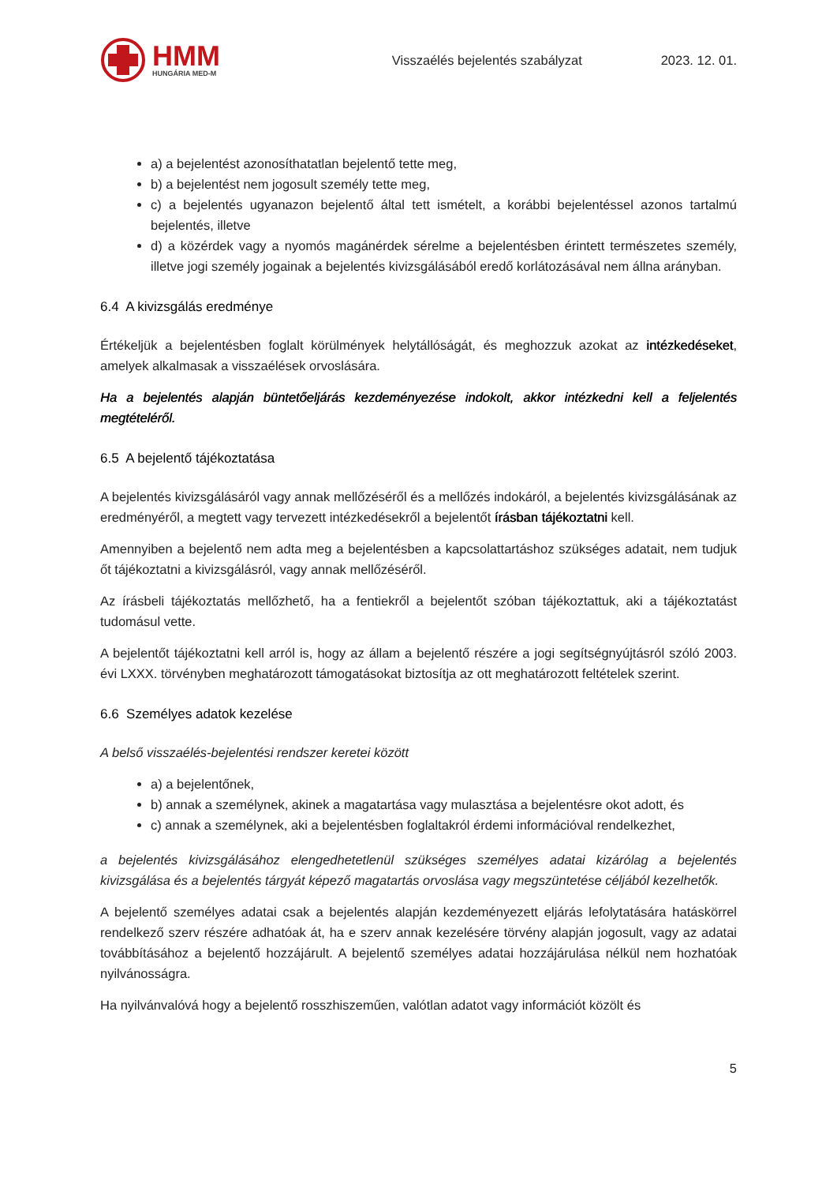HMM
HUNGÁRIA MED-M
Visszaélés bejelentés szabályzat
2023. 12. 01.
a) a bejelentést azonosíthatatlan bejelentő tette meg,
b) a bejelentést nem jogosult személy tette meg,
c) a bejelentés ugyanazon bejelentő által tett ismételt, a korábbi bejelentéssel azonos tartalmú bejelentés, illetve
d) a közérdek vagy a nyomós magánérdek sérelme a bejelentésben érintett természetes személy, illetve jogi személy jogainak a bejelentés kivizsgálásából eredő korlátozásával nem állna arányban.
6.4 A kivizsgálás eredménye
Értékeljük a bejelentésben foglalt körülmények helytállóságát, és meghozzuk azokat az intézkedéseket, amelyek alkalmasak a visszaélések orvoslására.
Ha a bejelentés alapján büntetőeljárás kezdeményezése indokolt, akkor intézkedni kell a feljelentés megtételéről.
6.5 A bejelentő tájékoztatása
A bejelentés kivizsgálásáról vagy annak mellőzéséről és a mellőzés indokáról, a bejelentés kivizsgálásának az eredményéről, a megtett vagy tervezett intézkedésekről a bejelentőt írásban tájékoztatni kell.
Amennyiben a bejelentő nem adta meg a bejelentésben a kapcsolattartáshoz szükséges adatait, nem tudjuk őt tájékoztatni a kivizsgálásról, vagy annak mellőzéséről.
Az írásbeli tájékoztatás mellőzhető, ha a fentiekről a bejelentőt szóban tájékoztattuk, aki a tájékoztatást tudomásul vette.
A bejelentőt tájékoztatni kell arról is, hogy az állam a bejelentő részére a jogi segítségnyújtásról szóló 2003. évi LXXX. törvényben meghatározott támogatásokat biztosítja az ott meghatározott feltételek szerint.
6.6 Személyes adatok kezelése
A belső visszaélés-bejelentési rendszer keretei között
a) a bejelentőnek,
b) annak a személynek, akinek a magatartása vagy mulasztása a bejelentésre okot adott, és
c) annak a személynek, aki a bejelentésben foglaltakról érdemi információval rendelkezhet,
a bejelentés kivizsgálásához elengedhetetlenül szükséges személyes adatai kizárólag a bejelentés kivizsgálása és a bejelentés tárgyát képező magatartás orvoslása vagy megszüntetése céljából kezelhetők.
A bejelentő személyes adatai csak a bejelentés alapján kezdeményezett eljárás lefolytatására hatáskörrel rendelkező szerv részére adhatóak át, ha e szerv annak kezelésére törvény alapján jogosult, vagy az adatai továbbításához a bejelentő hozzájárult. A bejelentő személyes adatai hozzájárulása nélkül nem hozhatóak nyilvánosságra.
Ha nyilvánvalóvá hogy a bejelentő rosszhiszeműen, valótlan adatot vagy információt közölt és
5